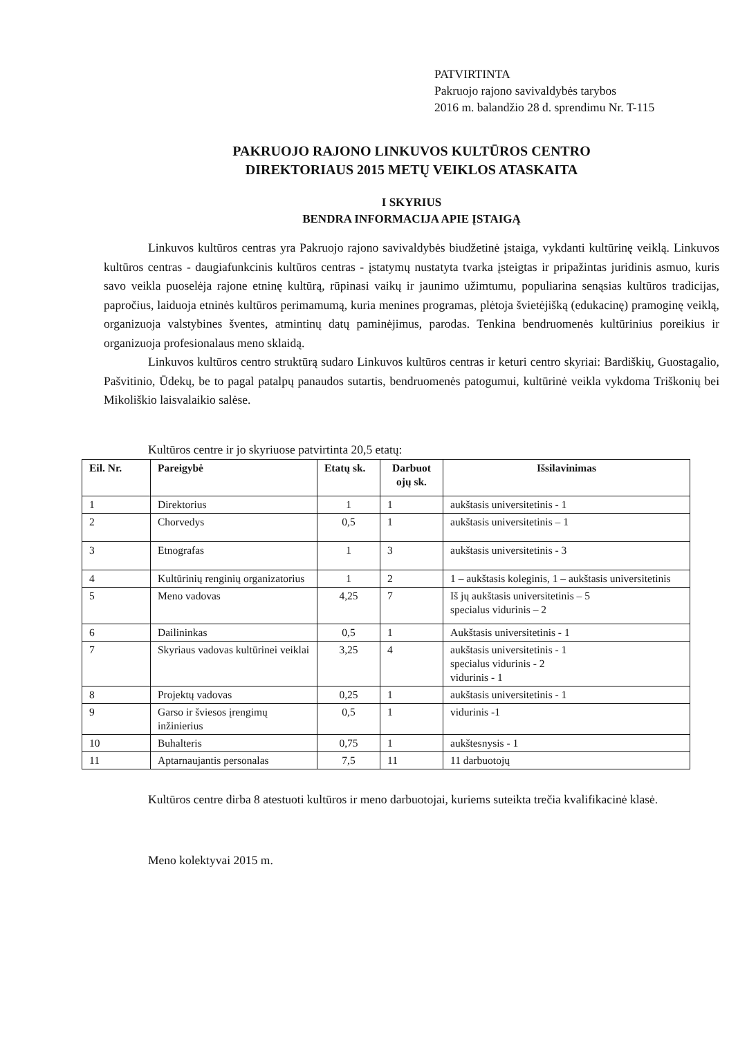PATVIRTINTA
Pakruojo rajono savivaldybės tarybos
2016 m. balandžio 28 d. sprendimu Nr. T-115
PAKRUOJO RAJONO LINKUVOS KULTŪROS CENTRO
DIREKTORIAUS 2015 METŲ VEIKLOS ATASKAITA
I SKYRIUS
BENDRA INFORMACIJA APIE ĮSTAIGĄ
Linkuvos kultūros centras yra Pakruojo rajono savivaldybės biudžetinė įstaiga, vykdanti kultūrinę veiklą. Linkuvos kultūros centras - daugiafunkcinis kultūros centras - įstatymų nustatyta tvarka įsteigtas ir pripažintas juridinis asmuo, kuris savo veikla puoselėja rajone etninę kultūrą, rūpinasi vaikų ir jaunimo užimtumu, populiarina senąsias kultūros tradicijas, papročius, laiduoja etninės kultūros perimamumą, kuria menines programas, plėtoja švietėjišką (edukacinę) pramoginę veiklą, organizuoja valstybines šventes, atmintinų datų paminėjimus, parodas. Tenkina bendruomenės kultūrinius poreikius ir organizuoja profesionalaus meno sklaidą.
Linkuvos kultūros centro struktūrą sudaro Linkuvos kultūros centras ir keturi centro skyriai: Bardiškių, Guostagalio, Pašvitinio, Ūdekų, be to pagal patalpų panaudos sutartis, bendruomenės patogumui, kultūrinė veikla vykdoma Triškonių bei Mikoliškio laisvalaikio salėse.
Kultūros centre ir jo skyriuose patvirtinta 20,5 etatų:
| Eil. Nr. | Pareigybė | Etatų sk. | Darbuot ojų sk. | Išsilavinimas |
| --- | --- | --- | --- | --- |
| 1 | Direktorius | 1 | 1 | aukštasis universitetinis - 1 |
| 2 | Chorvedys | 0,5 | 1 | aukštasis universitetinis – 1 |
| 3 | Etnografas | 1 | 3 | aukštasis universitetinis - 3 |
| 4 | Kultūrinių renginių organizatorius | 1 | 2 | 1 – aukštasis koleginis, 1 – aukštasis universitetinis |
| 5 | Meno vadovas | 4,25 | 7 | Iš jų aukštasis universitetinis – 5 specialus vidurinis – 2 |
| 6 | Dailininkas | 0,5 | 1 | Aukštasis universitetinis - 1 |
| 7 | Skyriaus vadovas kultūrinei veiklai | 3,25 | 4 | aukštasis universitetinis - 1 specialus vidurinis - 2 vidurinis - 1 |
| 8 | Projektų vadovas | 0,25 | 1 | aukštasis universitetinis - 1 |
| 9 | Garso ir šviesos įrengimų inžinierius | 0,5 | 1 | vidurinis -1 |
| 10 | Buhalteris | 0,75 | 1 | aukštesnysis - 1 |
| 11 | Aptarnaujantis personalas | 7,5 | 11 | 11 darbuotojų |
Kultūros centre dirba 8 atestuoti kultūros ir meno darbuotojai, kuriems suteikta trečia kvalifikacinė klasė.
Meno kolektyvai 2015 m.